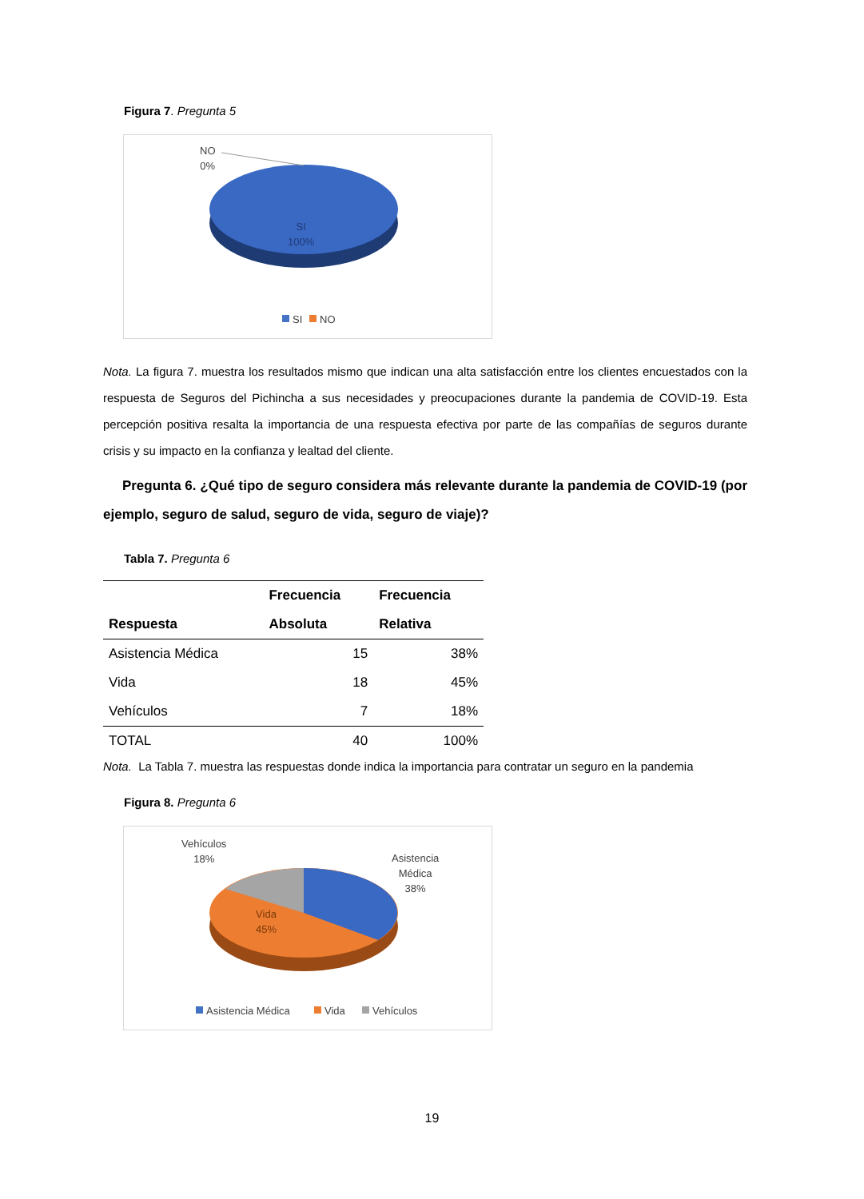Figura 7. Pregunta 5
NO
0%
SI
100%
SI NO
Nota. La figura 7. muestra los resultados mismo que indican una alta satisfacción entre los clientes encuestados con la respuesta de Seguros del Pichincha a sus necesidades y preocupaciones durante la pandemia de COVID-19. Esta percepción positiva resalta la importancia de una respuesta efectiva por parte de las compañías de seguros durante crisis y su impacto en la confianza y lealtad del cliente.
Pregunta 6. ¿Qué tipo de seguro considera más relevante durante la pandemia de COVID-19 (por ejemplo, seguro de salud, seguro de vida, seguro de viaje)?
Tabla 7. Pregunta 6
| | Frecuencia | Frecuencia |
| --- | --- | --- |
| Respuesta | Absoluta | Relativa |
| Asistencia Médica | 15 | 38% |
| Vida | 18 | 45% |
| Vehículos | 7 | 18% |
| TOTAL | 40 | 100% |
Nota. La Tabla 7. muestra las respuestas donde indica la importancia para contratar un seguro en la pandemia
Figura 8. Pregunta 6
Vehículos
18%
Asistencia
Médica
38%
Vida
45%
Asistencia Médica Vida Vehículos
19